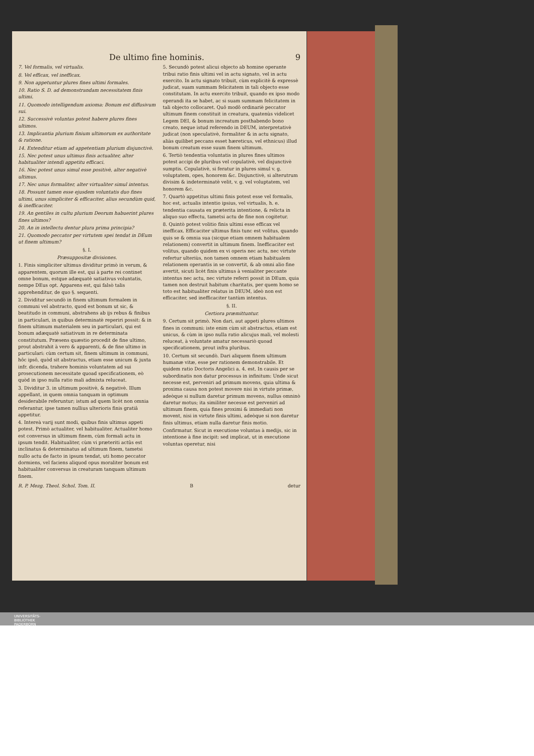De ultimo fine hominis. 9
7. Vel formalis, vel virtualis.
8. Vel efficax, vel inefficax.
9. Non appetuntur plures fines ultimi formales.
10. Ratio S. D. ad demonstrandam necessitatem finis ultimi.
11. Quomodo intelligendum axioma: Bonum est diffusivum sui.
12. Successivè voluntas potest habere plures fines ultimos.
13. Implicantia plurium finium ultimorum ex authoritate & ratione.
14. Extenditur etiam ad appetentiam plurium disjunctivè.
15. Nec potest unus ultimus finis actualiter, alter habitualiter intendi appetitu efficaci.
16. Nec potest unus simul esse positivè, alter negativè ultimus.
17. Nec unus formaliter, alter virtualiter simul intentus.
18. Possunt tamen esse ejusdem voluntatis duo fines ultimi, unus simpliciter & efficaciter, alius secundùm quid, & inefficaciter.
19. An gentiles in cultu plurium Deorum habuerint plures fines ultimos?
20. An in intellectu dentur plura prima principia?
21. Quomodo peccator per virtutem spei tendat in DEum ut finem ultimum?
§. I.
Præsuppositæ divisiones.
1. Finis simpliciter ultimus dividitur primò in verum, & apparentem, quorum ille est, qui à parte rei continet omne bonum, estque adæquatè satiativus voluntatis, nempe DEus opt. Apparens est, qui falsò talis apprehenditur, de quo §. sequenti.
2. Dividitur secundò in finem ultimum formalem in communi vel abstracto, quod est bonum ut sic, & beatitudo in communi, abstrahens ab ijs rebus & finibus in particulari, in quibus determinatè reperiri possit: & in finem ultimum materialem seu in particulari, qui est bonum adæquatè satiativum in re determinata constitutum. Præsens quæstio procedit de fine ultimo, prout abstrahit à vero & apparenti, & de fine ultimo in particulari: cùm certum sit, finem ultimum in communi, hôc ipsô, quòd sit abstractus, etiam esse unicum & juxta infr. dicenda, trahere hominis voluntatem ad sui prosecutionem necessitate quoad specificationem, eò quòd in ipso nulla ratio mali admixta reluceat.
3. Dividitur 3. in ultimum positivè, & negativè. Illum appellant, in quem omnia tanquam in optimum desiderabile referuntur; istum ad quem licèt non omnia referantur, ipse tamen nullius ulterioris finis gratiâ appetitur.
4. Intereà varij sunt modi, quibus finis ultimus appeti potest. Primò actualiter, vel habitualiter. Actualiter homo est conversus in ultimum finem, cùm formali actu in ipsum tendit. Habitualiter, cùm vi præteriti actûs est inclinatus & determinatus ad ultimum finem, tametsi nullo actu de facto in ipsum tendat, uti homo peccator dormiens, vel faciens aliquod opus moraliter bonum est habitualiter conversus in creaturam tanquam ultimum finem.
5. Secundò potest alicui objecto ab homine operante tribui ratio finis ultimi vel in actu signato, vel in actu exercito. In actu signato tribuit, cùm explicitè & expressè judicat, suam summam felicitatem in tali objecto esse constitutam. In actu exercito tribuit, quando ex ipso modo operandi ita se habet, ac si suam summam felicitatem in tali objecto collocaret. Quô modô ordinariè peccator ultimum finem constituit in creatura, quatenùs videlicet Legem DEI, & bonum increatum posthabendo bono creato, neque istud referendo in DEUM, interpretativè judicat (non speculativè, formaliter & in actu signato, aliàs quilibet peccans esset hæreticus, vel ethnicus) illud bonum creatum esse suum finem ultimum.
6. Tertiò tendentia voluntatis in plures fines ultimos potest accipi de pluribus vel copulativè, vel disjunctivè sumptis. Copulativè, si feratur in plures simul v. g. voluptatem, opes, honorem &c. Disjunctivè, si alterutrum divisim & indeterminatè velit, v. g. vel voluptatem, vel honorem &c.
7. Quartò appetitus ultimi finis potest esse vel formalis, hoc est, actualis intentio ipsius, vel virtualis, h. e. tendentia causata ex præterita intentione, & relicta in aliquo suo effectu, tametsi actu de fine non cogitetur.
8. Quintò potest volitio finis ultimi esse efficax vel inefficax. Efficaciter ultimus finis tunc est volitus, quando quis se & omnia sua (sicque etiam omnem habitualem relationem) convertit in ultimum finem. Inefficaciter est volitus, quando quidem ex vi operis nec actu, nec virtute refertur ulteriùs, non tamen omnem etiam habitualem relationem operantis in se convertit, & ab omni alio fine avertit, sicuti licèt finis ultimus à venialiter peccante intentus nec actu, nec virtute referri possit in DEum, quia tamen non destruit habitum charitatis, per quem homo se toto est habitualiter relatus in DEUM, ideò non est efficaciter, sed inefficaciter tantùm intentus.
§. II.
Certiora præmittuntur.
9. Certum sit primò. Non dari, aut appeti plures ultimos fines in communi: iste enim cùm sit abstractus, etiam est unicus, & cùm in ipso nulla ratio alicujus mali, vel molesti reluceat, à voluntate amatur necessariò quoad specificationem, prout infra pluribus.
10. Certum sit secundò. Dari aliquem finem ultimum humanæ vitæ, esse per rationem demonstrabile. Et quidem ratio Doctoris Angelici a. 4. est. In causis per se subordinatis non datur processus in infinitum: Unde sicut necesse est, perveniri ad primum movens, quia ultima & proxima causa non potest movere nisi in virtute primæ, adeòque si nullum daretur primum movens, nullus omninò daretur motus; ita similiter necesse est perveniri ad ultimum finem, quia fines proximi & immediati non movent, nisi in virtute finis ultimi, adeòque si non daretur finis ultimus, etiam nulla daretur finis motio.
Confirmatur. Sicut in executione voluntas à medijs, sic in intentione à fine incipit: sed implicat, ut in executione voluntas operetur, nisi
R. P. Mezg. Theol. Schol. Tom. II. B detur
UNIVERSITÄTS-
BIBLIOTHEK
PADERBORN